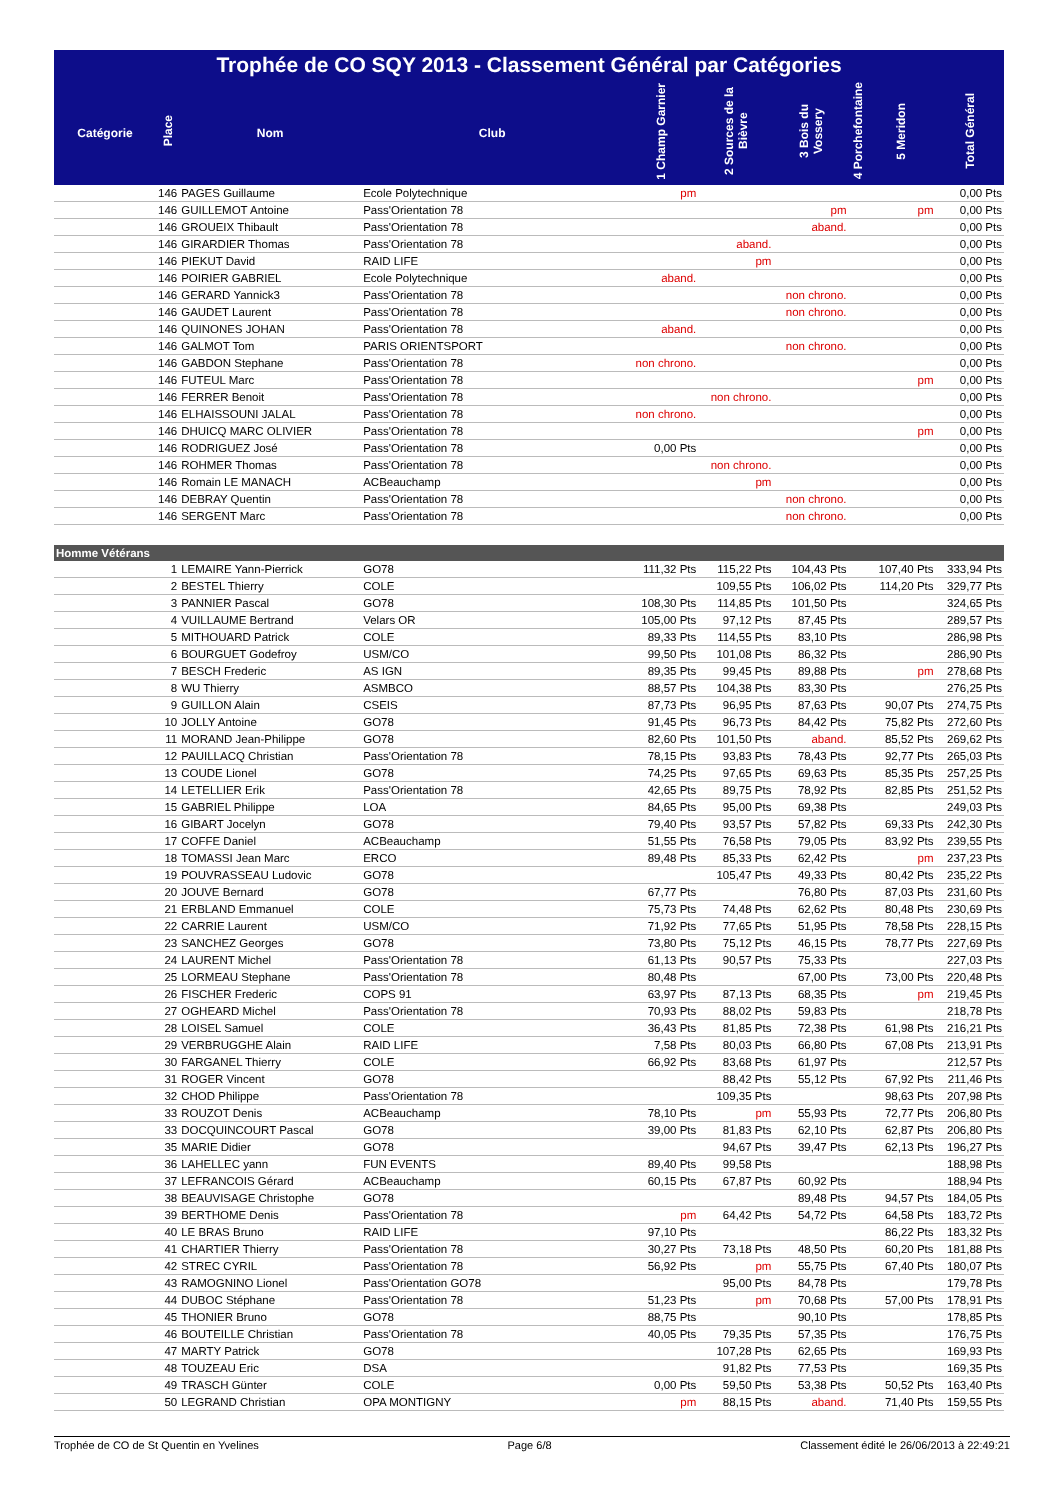Trophée de CO SQY 2013 - Classement Général par Catégories
| Catégorie | Place | Nom | Club | 1 Champ Garnier | 2 Sources de la Bièvre | 3 Bois du Vossery | 4 Porchefontaine | 5 Meridon | Total Général |
| --- | --- | --- | --- | --- | --- | --- | --- | --- | --- |
| | 146 | PAGES Guillaume | Ecole Polytechnique | pm | | | | | 0,00 Pts |
| | 146 | GUILLEMOT Antoine | Pass'Orientation 78 | | | pm | | pm | 0,00 Pts |
| | 146 | GROUEIX Thibault | Pass'Orientation 78 | | | aband. | | | 0,00 Pts |
| | 146 | GIRARDIER Thomas | Pass'Orientation 78 | | aband. | | | | 0,00 Pts |
| | 146 | PIEKUT David | RAID LIFE | | pm | | | | 0,00 Pts |
| | 146 | POIRIER GABRIEL | Ecole Polytechnique | aband. | | | | | 0,00 Pts |
| | 146 | GERARD Yannick3 | Pass'Orientation 78 | | | non chrono. | | | 0,00 Pts |
| | 146 | GAUDET Laurent | Pass'Orientation 78 | | | non chrono. | | | 0,00 Pts |
| | 146 | QUINONES JOHAN | Pass'Orientation 78 | aband. | | | | | 0,00 Pts |
| | 146 | GALMOT Tom | PARIS ORIENTSPORT | | | non chrono. | | | 0,00 Pts |
| | 146 | GABDON Stephane | Pass'Orientation 78 | non chrono. | | | | | 0,00 Pts |
| | 146 | FUTEUL Marc | Pass'Orientation 78 | | | | | pm | 0,00 Pts |
| | 146 | FERRER Benoit | Pass'Orientation 78 | | non chrono. | | | | 0,00 Pts |
| | 146 | ELHAISSOUNI JALAL | Pass'Orientation 78 | non chrono. | | | | | 0,00 Pts |
| | 146 | DHUICQ MARC OLIVIER | Pass'Orientation 78 | | | | | pm | 0,00 Pts |
| | 146 | RODRIGUEZ José | Pass'Orientation 78 | 0,00 Pts | | | | | 0,00 Pts |
| | 146 | ROHMER Thomas | Pass'Orientation 78 | | non chrono. | | | | 0,00 Pts |
| | 146 | Romain LE MANACH | ACBeauchamp | | pm | | | | 0,00 Pts |
| | 146 | DEBRAY Quentin | Pass'Orientation 78 | | | non chrono. | | | 0,00 Pts |
| | 146 | SERGENT Marc | Pass'Orientation 78 | | | non chrono. | | | 0,00 Pts |
| Homme Vétérans | | | | | | | | | |
| | 1 | LEMAIRE Yann-Pierrick | GO78 | 111,32 Pts | 115,22 Pts | 104,43 Pts | | 107,40 Pts | 333,94 Pts |
| | 2 | BESTEL Thierry | COLE | | 109,55 Pts | 106,02 Pts | | 114,20 Pts | 329,77 Pts |
| | 3 | PANNIER Pascal | GO78 | 108,30 Pts | 114,85 Pts | 101,50 Pts | | | 324,65 Pts |
| | 4 | VUILLAUME Bertrand | Velars OR | 105,00 Pts | 97,12 Pts | 87,45 Pts | | | 289,57 Pts |
| | 5 | MITHOUARD Patrick | COLE | 89,33 Pts | 114,55 Pts | 83,10 Pts | | | 286,98 Pts |
| | 6 | BOURGUET Godefroy | USM/CO | 99,50 Pts | 101,08 Pts | 86,32 Pts | | | 286,90 Pts |
| | 7 | BESCH Frederic | AS IGN | 89,35 Pts | 99,45 Pts | 89,88 Pts | | pm | 278,68 Pts |
| | 8 | WU Thierry | ASMBCO | 88,57 Pts | 104,38 Pts | 83,30 Pts | | | 276,25 Pts |
| | 9 | GUILLON Alain | CSEIS | 87,73 Pts | 96,95 Pts | 87,63 Pts | | 90,07 Pts | 274,75 Pts |
| | 10 | JOLLY Antoine | GO78 | 91,45 Pts | 96,73 Pts | 84,42 Pts | | 75,82 Pts | 272,60 Pts |
| | 11 | MORAND Jean-Philippe | GO78 | 82,60 Pts | 101,50 Pts | aband. | | 85,52 Pts | 269,62 Pts |
| | 12 | PAUILLACQ Christian | Pass'Orientation 78 | 78,15 Pts | 93,83 Pts | 78,43 Pts | | 92,77 Pts | 265,03 Pts |
| | 13 | COUDE Lionel | GO78 | 74,25 Pts | 97,65 Pts | 69,63 Pts | | 85,35 Pts | 257,25 Pts |
| | 14 | LETELLIER Erik | Pass'Orientation 78 | 42,65 Pts | 89,75 Pts | 78,92 Pts | | 82,85 Pts | 251,52 Pts |
| | 15 | GABRIEL Philippe | LOA | 84,65 Pts | 95,00 Pts | 69,38 Pts | | | 249,03 Pts |
| | 16 | GIBART Jocelyn | GO78 | 79,40 Pts | 93,57 Pts | 57,82 Pts | | 69,33 Pts | 242,30 Pts |
| | 17 | COFFE Daniel | ACBeauchamp | 51,55 Pts | 76,58 Pts | 79,05 Pts | | 83,92 Pts | 239,55 Pts |
| | 18 | TOMASSI Jean Marc | ERCO | 89,48 Pts | 85,33 Pts | 62,42 Pts | | pm | 237,23 Pts |
| | 19 | POUVRASSEAU Ludovic | GO78 | | 105,47 Pts | 49,33 Pts | | 80,42 Pts | 235,22 Pts |
| | 20 | JOUVE Bernard | GO78 | 67,77 Pts | | 76,80 Pts | | 87,03 Pts | 231,60 Pts |
| | 21 | ERBLAND Emmanuel | COLE | 75,73 Pts | 74,48 Pts | 62,62 Pts | | 80,48 Pts | 230,69 Pts |
| | 22 | CARRIE Laurent | USM/CO | 71,92 Pts | 77,65 Pts | 51,95 Pts | | 78,58 Pts | 228,15 Pts |
| | 23 | SANCHEZ Georges | GO78 | 73,80 Pts | 75,12 Pts | 46,15 Pts | | 78,77 Pts | 227,69 Pts |
| | 24 | LAURENT Michel | Pass'Orientation 78 | 61,13 Pts | 90,57 Pts | 75,33 Pts | | | 227,03 Pts |
| | 25 | LORMEAU Stephane | Pass'Orientation 78 | 80,48 Pts | | 67,00 Pts | | 73,00 Pts | 220,48 Pts |
| | 26 | FISCHER Frederic | COPS 91 | 63,97 Pts | 87,13 Pts | 68,35 Pts | | pm | 219,45 Pts |
| | 27 | OGHEARD Michel | Pass'Orientation 78 | 70,93 Pts | 88,02 Pts | 59,83 Pts | | | 218,78 Pts |
| | 28 | LOISEL Samuel | COLE | 36,43 Pts | 81,85 Pts | 72,38 Pts | | 61,98 Pts | 216,21 Pts |
| | 29 | VERBRUGGHE Alain | RAID LIFE | 7,58 Pts | 80,03 Pts | 66,80 Pts | | 67,08 Pts | 213,91 Pts |
| | 30 | FARGANEL Thierry | COLE | 66,92 Pts | 83,68 Pts | 61,97 Pts | | | 212,57 Pts |
| | 31 | ROGER Vincent | GO78 | | 88,42 Pts | 55,12 Pts | | 67,92 Pts | 211,46 Pts |
| | 32 | CHOD Philippe | Pass'Orientation 78 | | 109,35 Pts | | | 98,63 Pts | 207,98 Pts |
| | 33 | ROUZOT Denis | ACBeauchamp | 78,10 Pts | pm | 55,93 Pts | | 72,77 Pts | 206,80 Pts |
| | 33 | DOCQUINCOURT Pascal | GO78 | 39,00 Pts | 81,83 Pts | 62,10 Pts | | 62,87 Pts | 206,80 Pts |
| | 35 | MARIE Didier | GO78 | | 94,67 Pts | 39,47 Pts | | 62,13 Pts | 196,27 Pts |
| | 36 | LAHELLEC yann | FUN EVENTS | 89,40 Pts | 99,58 Pts | | | | 188,98 Pts |
| | 37 | LEFRANCOIS Gérard | ACBeauchamp | 60,15 Pts | 67,87 Pts | 60,92 Pts | | | 188,94 Pts |
| | 38 | BEAUVISAGE Christophe | GO78 | | | 89,48 Pts | | 94,57 Pts | 184,05 Pts |
| | 39 | BERTHOME Denis | Pass'Orientation 78 | pm | 64,42 Pts | 54,72 Pts | | 64,58 Pts | 183,72 Pts |
| | 40 | LE BRAS Bruno | RAID LIFE | 97,10 Pts | | | | 86,22 Pts | 183,32 Pts |
| | 41 | CHARTIER Thierry | Pass'Orientation 78 | 30,27 Pts | 73,18 Pts | 48,50 Pts | | 60,20 Pts | 181,88 Pts |
| | 42 | STREC CYRIL | Pass'Orientation 78 | 56,92 Pts | pm | 55,75 Pts | | 67,40 Pts | 180,07 Pts |
| | 43 | RAMOGNINO Lionel | Pass'Orientation GO78 | | 95,00 Pts | 84,78 Pts | | | 179,78 Pts |
| | 44 | DUBOC Stéphane | Pass'Orientation 78 | 51,23 Pts | pm | 70,68 Pts | | 57,00 Pts | 178,91 Pts |
| | 45 | THONIER Bruno | GO78 | 88,75 Pts | | 90,10 Pts | | | 178,85 Pts |
| | 46 | BOUTEILLE Christian | Pass'Orientation 78 | 40,05 Pts | 79,35 Pts | 57,35 Pts | | | 176,75 Pts |
| | 47 | MARTY Patrick | GO78 | | 107,28 Pts | 62,65 Pts | | | 169,93 Pts |
| | 48 | TOUZEAU Eric | DSA | | 91,82 Pts | 77,53 Pts | | | 169,35 Pts |
| | 49 | TRASCH Günter | COLE | 0,00 Pts | 59,50 Pts | 53,38 Pts | | 50,52 Pts | 163,40 Pts |
| | 50 | LEGRAND Christian | OPA MONTIGNY | pm | 88,15 Pts | aband. | | 71,40 Pts | 159,55 Pts |
Trophée de CO de St Quentin en Yvelines Page 6/8 Classement édité le 26/06/2013 à 22:49:21